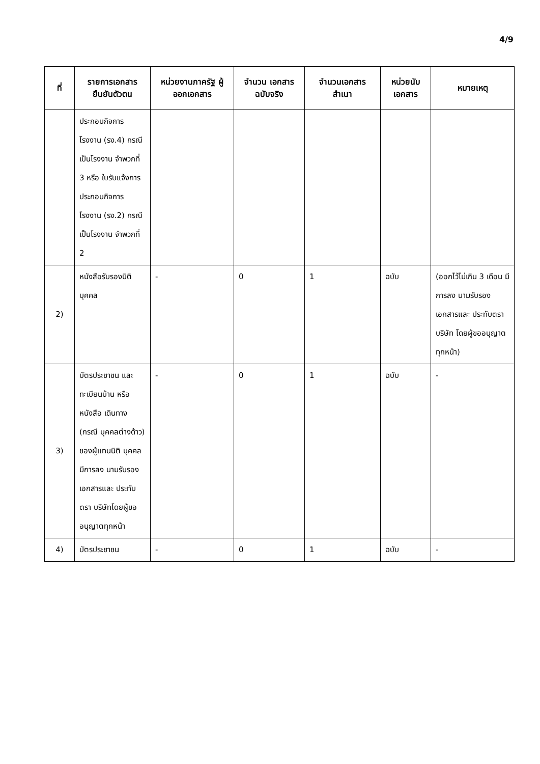4/9
| ที่ | รายการเอกสาร ยืนยันตัวตน | หน่วยงานภาครัฐ ผู้ออกเอกสาร | จำนวน เอกสาร ฉบับจริง | จำนวนเอกสาร สำเนา | หน่วยนับ เอกสาร | หมายเหตุ |
| --- | --- | --- | --- | --- | --- | --- |
| | ประกอบกิจการ โรงงาน (รง.4) กรณีเป็นโรงงาน จำพวกที่ 3 หรือ ใบรับแจ้งการ ประกอบกิจการ โรงงาน (รง.2) กรณีเป็นโรงงาน จำพวกที่ 2 | | | | | |
| 2) | หนังสือรับรองนิติ บุคคล | - | 0 | 1 | ฉบับ | (ออกไว้ไม่เกิน 3 เดือน มีการลง นามรับรอง เอกสารและ ประทับตราบริษัท โดยผู้ขออนุญาต ทุกหน้า) |
| 3) | บัตรประชาชน และทะเบียนบ้าน หรือหนังสือ เดินทาง (กรณี บุคคลต่างด้าว) ของผู้แทนนิติ บุคคล มีการลง นามรับรอง เอกสารและ ประทับตรา บริษัทโดยผู้ขอ อนุญาตทุกหน้า | - | 0 | 1 | ฉบับ | - |
| 4) | บัตรประชาชน | - | 0 | 1 | ฉบับ | - |